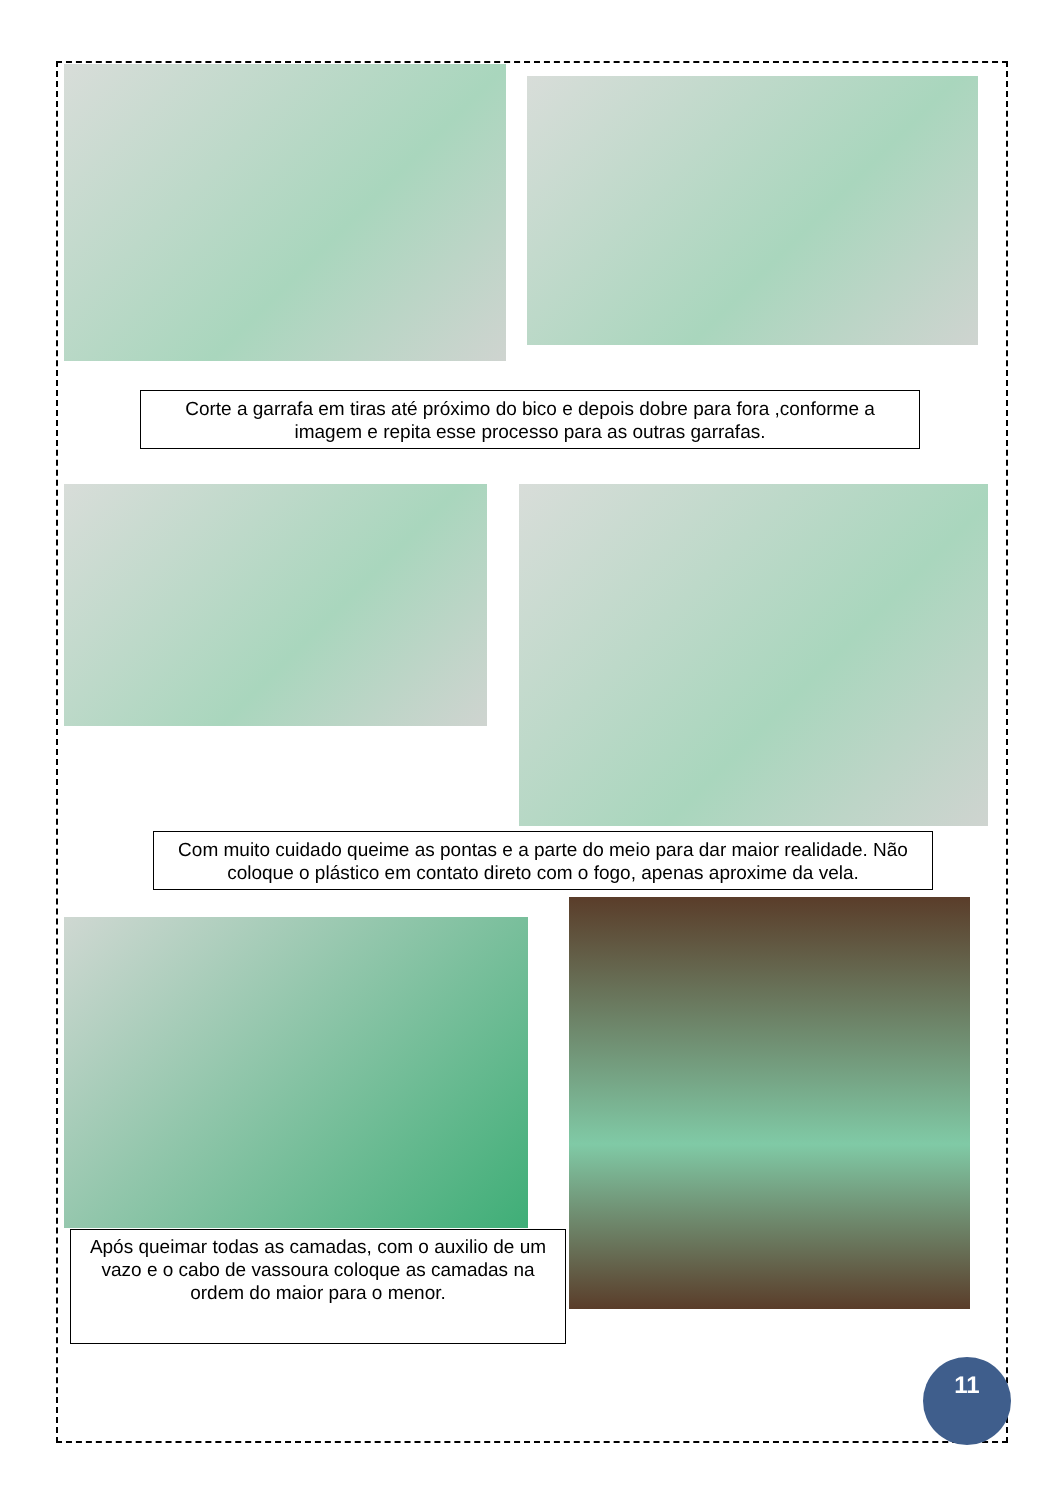Corte a garrafa em tiras até próximo do bico e depois dobre para fora ,conforme a imagem e repita esse processo para as outras garrafas.
Com muito cuidado queime as pontas e a parte do meio para dar maior realidade. Não coloque o plástico em contato direto com o fogo, apenas aproxime da vela.
Após queimar todas as camadas, com o auxilio de um vazo e o cabo de vassoura coloque as camadas na ordem do maior para o menor.
11